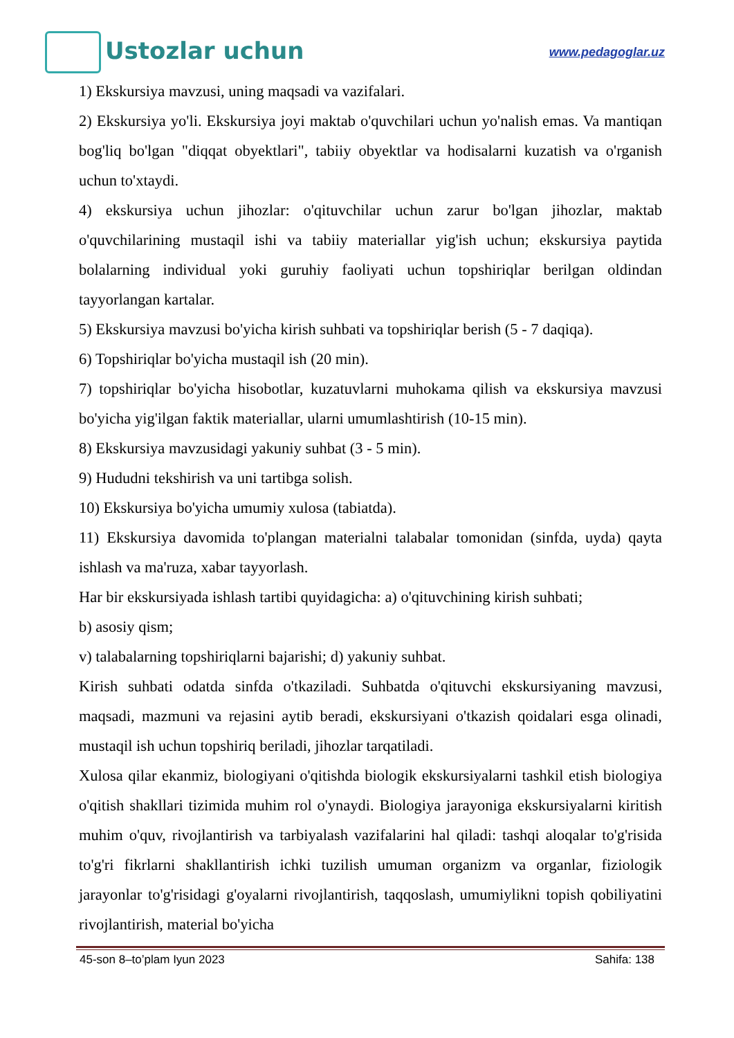Ustozlar uchun
www.pedagoglar.uz
1) Ekskursiya mavzusi, uning maqsadi va vazifalari.
2) Ekskursiya yo'li. Ekskursiya joyi maktab o'quvchilari uchun yo'nalish emas. Va mantiqan bog'liq bo'lgan "diqqat obyektlari", tabiiy obyektlar va hodisalarni kuzatish va o'rganish uchun to'xtaydi.
4) ekskursiya uchun jihozlar: o'qituvchilar uchun zarur bo'lgan jihozlar, maktab o'quvchilarining mustaqil ishi va tabiiy materiallar yig'ish uchun; ekskursiya paytida bolalarning individual yoki guruhiy faoliyati uchun topshiriqlar berilgan oldindan tayyorlangan kartalar.
5) Ekskursiya mavzusi bo'yicha kirish suhbati va topshiriqlar berish (5 - 7 daqiqa).
6) Topshiriqlar bo'yicha mustaqil ish (20 min).
7) topshiriqlar bo'yicha hisobotlar, kuzatuvlarni muhokama qilish va ekskursiya mavzusi bo'yicha yig'ilgan faktik materiallar, ularni umumlashtirish (10-15 min).
8) Ekskursiya mavzusidagi yakuniy suhbat (3 - 5 min).
9) Hududni tekshirish va uni tartibga solish.
10) Ekskursiya bo'yicha umumiy xulosa (tabiatda).
11) Ekskursiya davomida to'plangan materialni talabalar tomonidan (sinfda, uyda) qayta ishlash va ma'ruza, xabar tayyorlash.
Har bir ekskursiyada ishlash tartibi quyidagicha: a) o'qituvchining kirish suhbati;
b) asosiy qism;
v) talabalarning topshiriqlarni bajarishi; d) yakuniy suhbat.
Kirish suhbati odatda sinfda o'tkaziladi. Suhbatda o'qituvchi ekskursiyaning mavzusi, maqsadi, mazmuni va rejasini aytib beradi, ekskursiyani o'tkazish qoidalari esga olinadi, mustaqil ish uchun topshiriq beriladi, jihozlar tarqatiladi.
Xulosa qilar ekanmiz, biologiyani o'qitishda biologik ekskursiyalarni tashkil etish biologiya o'qitish shakllari tizimida muhim rol o'ynaydi. Biologiya jarayoniga ekskursiyalarni kiritish muhim o'quv, rivojlantirish va tarbiyalash vazifalarini hal qiladi: tashqi aloqalar to'g'risida to'g'ri fikrlarni shakllantirish ichki tuzilish umuman organizm va organlar, fiziologik jarayonlar to'g'risidagi g'oyalarni rivojlantirish, taqqoslash, umumiylikni topish qobiliyatini rivojlantirish, material bo'yicha
45-son 8–to’plam Iyun 2023 Sahifa: 138